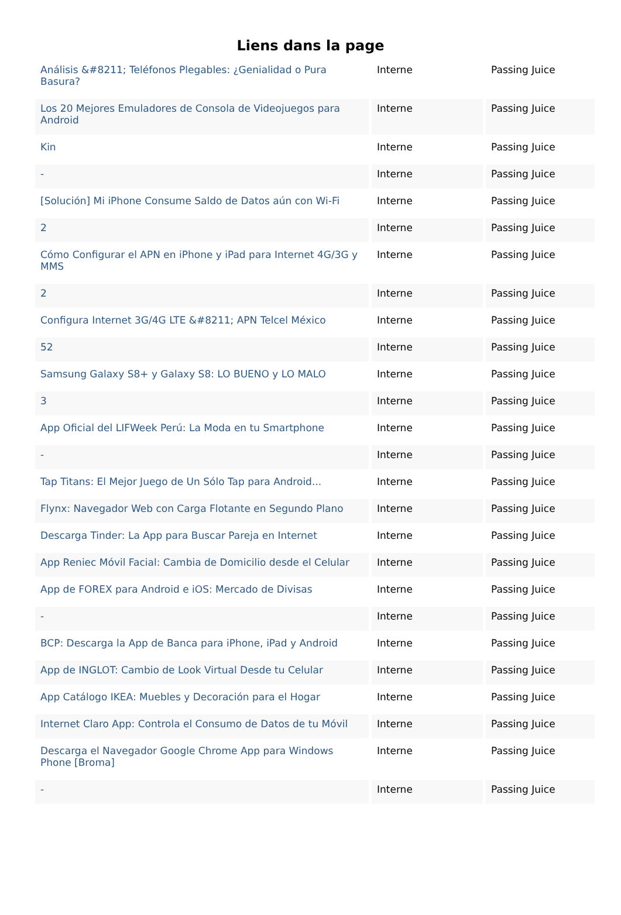Liens dans la page
| Análisis &#8211; Teléfonos Plegables: ¿Genialidad o Pura Basura? | Interne | Passing Juice |
| Los 20 Mejores Emuladores de Consola de Videojuegos para Android | Interne | Passing Juice |
| Kin | Interne | Passing Juice |
| - | Interne | Passing Juice |
| [Solución] Mi iPhone Consume Saldo de Datos aún con Wi-Fi | Interne | Passing Juice |
| 2 | Interne | Passing Juice |
| Cómo Configurar el APN en iPhone y iPad para Internet 4G/3G y MMS | Interne | Passing Juice |
| 2 | Interne | Passing Juice |
| Configura Internet 3G/4G LTE &#8211; APN Telcel México | Interne | Passing Juice |
| 52 | Interne | Passing Juice |
| Samsung Galaxy S8+ y Galaxy S8: LO BUENO y LO MALO | Interne | Passing Juice |
| 3 | Interne | Passing Juice |
| App Oficial del LIFWeek Perú: La Moda en tu Smartphone | Interne | Passing Juice |
| - | Interne | Passing Juice |
| Tap Titans: El Mejor Juego de Un Sólo Tap para Android... | Interne | Passing Juice |
| Flynx: Navegador Web con Carga Flotante en Segundo Plano | Interne | Passing Juice |
| Descarga Tinder: La App para Buscar Pareja en Internet | Interne | Passing Juice |
| App Reniec Móvil Facial: Cambia de Domicilio desde el Celular | Interne | Passing Juice |
| App de FOREX para Android e iOS: Mercado de Divisas | Interne | Passing Juice |
| - | Interne | Passing Juice |
| BCP: Descarga la App de Banca para iPhone, iPad y Android | Interne | Passing Juice |
| App de INGLOT: Cambio de Look Virtual Desde tu Celular | Interne | Passing Juice |
| App Catálogo IKEA: Muebles y Decoración para el Hogar | Interne | Passing Juice |
| Internet Claro App: Controla el Consumo de Datos de tu Móvil | Interne | Passing Juice |
| Descarga el Navegador Google Chrome App para Windows Phone [Broma] | Interne | Passing Juice |
| - | Interne | Passing Juice |